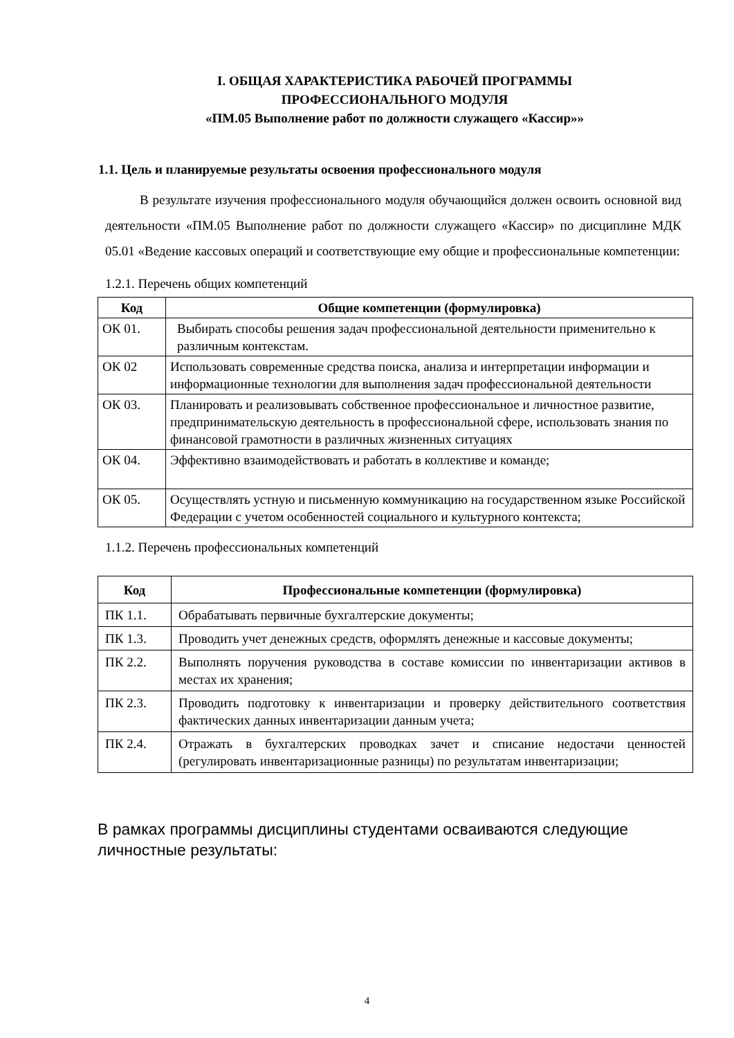I. ОБЩАЯ ХАРАКТЕРИСТИКА РАБОЧЕЙ ПРОГРАММЫ
ПРОФЕССИОНАЛЬНОГО МОДУЛЯ
«ПМ.05 Выполнение работ по должности служащего «Кассир»»
1.1. Цель и планируемые результаты освоения профессионального модуля
В результате изучения профессионального модуля обучающийся должен освоить основной вид деятельности «ПМ.05 Выполнение работ по должности служащего «Кассир» по дисциплине МДК 05.01 «Ведение кассовых операций и соответствующие ему общие и профессиональные компетенции:
1.2.1. Перечень общих компетенций
| Код | Общие компетенции (формулировка) |
| --- | --- |
| ОК 01. | Выбирать способы решения задач профессиональной деятельности применительно к различным контекстам. |
| ОК 02 | Использовать современные средства поиска, анализа и интерпретации информации и информационные технологии для выполнения задач профессиональной деятельности |
| ОК 03. | Планировать и реализовывать собственное профессиональное и личностное развитие, предпринимательскую деятельность в профессиональной сфере, использовать знания по финансовой грамотности в различных жизненных ситуациях |
| ОК 04. | Эффективно взаимодействовать и работать в коллективе и команде; |
| ОК 05. | Осуществлять устную и письменную коммуникацию на государственном языке Российской Федерации с учетом особенностей социального и культурного контекста; |
1.1.2. Перечень профессиональных компетенций
| Код | Профессиональные компетенции (формулировка) |
| --- | --- |
| ПК 1.1. | Обрабатывать первичные бухгалтерские документы; |
| ПК 1.3. | Проводить учет денежных средств, оформлять денежные и кассовые документы; |
| ПК 2.2. | Выполнять поручения руководства в составе комиссии по инвентаризации активов в местах их хранения; |
| ПК 2.3. | Проводить подготовку к инвентаризации и проверку действительного соответствия фактических данных инвентаризации данным учета; |
| ПК 2.4. | Отражать в бухгалтерских проводках зачет и списание недостачи ценностей (регулировать инвентаризационные разницы) по результатам инвентаризации; |
В рамках программы дисциплины студентами осваиваются следующие личностные результаты:
4